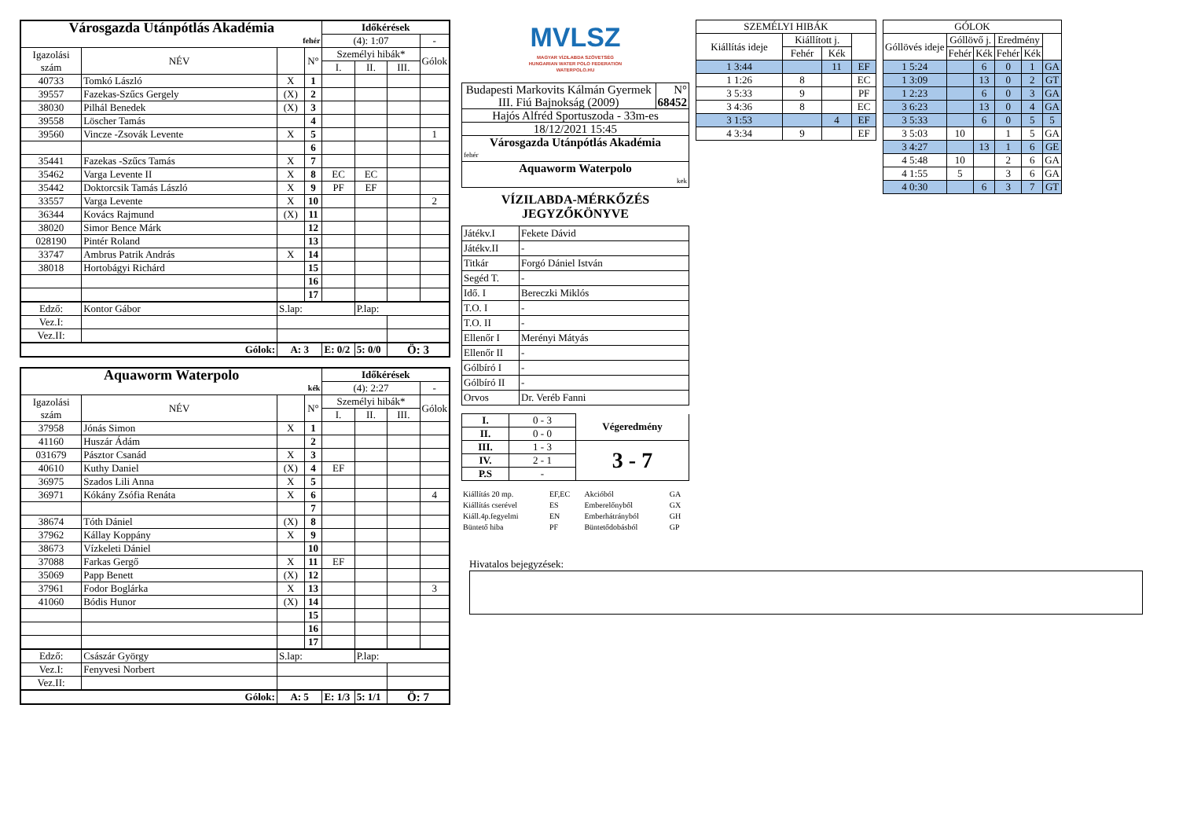| Városgazda Utánpótlás Akadémia | | | | Időkérések | | | |
| fehér | | | | (4): 1:07 | | | - |
| Igazolási szám | NÉV | | N° | Személyi hibák* | | | Gólok |
| | | | | I. | II. | III. | |
| 40733 | Tomkó László | X | 1 | | | | |
| 39557 | Fazekas-Szűcs Gergely | (X) | 2 | | | | |
| 38030 | Pilhál Benedek | (X) | 3 | | | | |
| 39558 | Löscher Tamás | | 4 | | | | |
| 39560 | Vincze -Zsovák Levente | X | 5 | | | | 1 |
| | | | 6 | | | | |
| 35441 | Fazekas -Szűcs Tamás | X | 7 | | | | |
| 35462 | Varga Levente II | X | 8 | EC | EC | | |
| 35442 | Doktorcsik Tamás László | X | 9 | PF | EF | | |
| 33557 | Varga Levente | X | 10 | | | | 2 |
| 36344 | Kovács Rajmund | (X) | 11 | | | | |
| 38020 | Simor Bence Márk | | 12 | | | | |
| 028190 | Pintér Roland | | 13 | | | | |
| 33747 | Ambrus Patrik András | X | 14 | | | | |
| 38018 | Hortobágyi Richárd | | 15 | | | | |
| | | | 16 | | | | |
| | | | 17 | | | | |
| Edző: | Kontor Gábor | S.lap: | | | P.lap: | | |
| Vez.I: | | | | | | | |
| Vez.II: | | | | | | | |
| Gólok: | | A: 3 | | E: 0/2 | 5: 0/0 | Ö: 3 | |
| Aquaworm Waterpolo | | | | Időkérések | | | |
| kék | | | | (4): 2:27 | | | - |
| Igazolási szám | NÉV | | N° | Személyi hibák* | | | Gólok |
| | | | | I. | II. | III. | |
| 37958 | Jónás Simon | X | 1 | | | | |
| 41160 | Huszár Ádám | | 2 | | | | |
| 031679 | Pásztor Csanád | X | 3 | | | | |
| 40610 | Kuthy Daniel | (X) | 4 | EF | | | |
| 36975 | Szados Lili Anna | X | 5 | | | | |
| 36971 | Kókány Zsófia Renáta | X | 6 | | | | 4 |
| | | | 7 | | | | |
| 38674 | Tóth Dániel | (X) | 8 | | | | |
| 37962 | Kállay Koppány | X | 9 | | | | |
| 38673 | Vízkeleti Dániel | | 10 | | | | |
| 37088 | Farkas Gergő | X | 11 | EF | | | |
| 35069 | Papp Benett | (X) | 12 | | | | |
| 37961 | Fodor Boglárka | X | 13 | | | | 3 |
| 41060 | Bódis Hunor | (X) | 14 | | | | |
| | | | 15 | | | | |
| | | | 16 | | | | |
| | | | 17 | | | | |
| Edző: | Császár György | S.lap: | | | P.lap: | | |
| Vez.I: | Fenyvesi Norbert | | | | | | |
| Vez.II: | | | | | | | |
| Gólok: | | A: 5 | | E: 1/3 | 5: 1/1 | Ö: 7 | |
MVLSZ
MAGYAR VÍZILABDA SZÖVETSÉG
HUNGARIAN WATER POLO FEDERATION
WATERPOLO.HU
| Budapesti Markovits Kálmán Gyermek III. Fiú Bajnokság (2009) | N° 68452 |
| Hajós Alfréd Sportuszoda - 33m-es | |
| 18/12/2021 15:45 | |
| Városgazda Utánpótlás Akadémia fehér | |
| Aquaworm Waterpolo kek | |
VÍZILABDA-MÉRKŐZÉS
JEGYZŐKÖNYVE
| Játékv.I | Fekete Dávid |
| Játékv.II | - |
| Titkár | Forgó Dániel István |
| Segéd T. | - |
| Idő. I | Bereczki Miklós |
| T.O. I | - |
| T.O. II | - |
| Ellenőr I | Merényi Mátyás |
| Ellenőr II | - |
| Gólbíró I | - |
| Gólbíró II | - |
| Orvos | Dr. Veréb Fanni |
| I. | 0 - 3 | Végeredmény |
| II. | 0 - 0 | |
| III. | 1 - 3 | 3 - 7 |
| IV. | 2 - 1 | |
| P.S | - | |
| Kiállítás 20 mp. | EF,EC | Akcióból | GA |
| Kiállítás cserével | ES | Emberelőnyből | GX |
| Kiáll.4p.fegyelmi | EN | Emberhátrányból | GH |
| Büntető hiba | PF | Büntetődobásból | GP |
| SZEMÉLYI HIBÁK | | | |
| Kiállítás ideje | Kiállított j. | | |
| | Fehér | Kék | |
| 1 3:44 | | 11 | EF |
| 1 1:26 | 8 | | EC |
| 3 5:33 | 9 | | PF |
| 3 4:36 | 8 | | EC |
| 3 1:53 | | 4 | EF |
| 4 3:34 | 9 | | EF |
| GÓLOK | | | | | |
| Góllövés ideje | Góllövő j. | | Eredmény | | |
| | Fehér | Kék | Fehér | Kék | |
| 1 5:24 | | 6 | 0 | 1 | GA |
| 1 3:09 | | 13 | 0 | 2 | GT |
| 1 2:23 | | 6 | 0 | 3 | GA |
| 3 6:23 | | 13 | 0 | 4 | GA |
| 3 5:33 | | 6 | 0 | 5 | 5 |
| 3 5:03 | 10 | | 1 | 5 | GA |
| 3 4:27 | | 13 | 1 | 6 | GE |
| 4 5:48 | 10 | | 2 | 6 | GA |
| 4 1:55 | 5 | | 3 | 6 | GA |
| 4 0:30 | | 6 | 3 | 7 | GT |
Hivatalos bejegyzések: